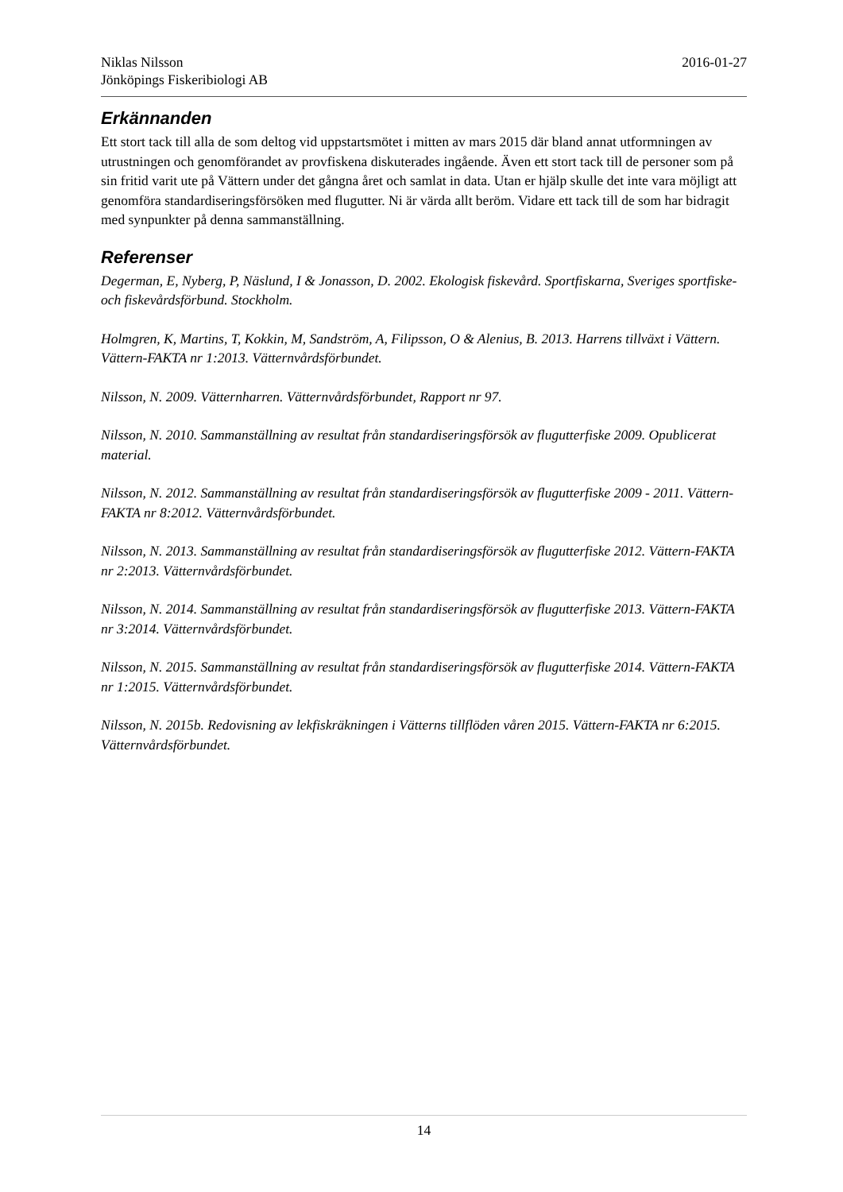Niklas Nilsson 2016-01-27
Jönköpings Fiskeribiologi AB
Erkännanden
Ett stort tack till alla de som deltog vid uppstartsmötet i mitten av mars 2015 där bland annat utformningen av utrustningen och genomförandet av provfiskena diskuterades ingående. Även ett stort tack till de personer som på sin fritid varit ute på Vättern under det gångna året och samlat in data. Utan er hjälp skulle det inte vara möjligt att genomföra standardiseringsförsöken med flugutter. Ni är värda allt beröm. Vidare ett tack till de som har bidragit med synpunkter på denna sammanställning.
Referenser
Degerman, E, Nyberg, P, Näslund, I & Jonasson, D. 2002. Ekologisk fiskevård. Sportfiskarna, Sveriges sportfiske- och fiskevårdsförbund. Stockholm.
Holmgren, K, Martins, T, Kokkin, M, Sandström, A, Filipsson, O & Alenius, B. 2013. Harrens tillväxt i Vättern. Vättern-FAKTA nr 1:2013. Vätternvårdsförbundet.
Nilsson, N. 2009. Vätternharren. Vätternvårdsförbundet, Rapport nr 97.
Nilsson, N. 2010. Sammanställning av resultat från standardiseringsförsök av flugutterfiske 2009. Opublicerat material.
Nilsson, N. 2012. Sammanställning av resultat från standardiseringsförsök av flugutterfiske 2009 - 2011. Vättern-FAKTA nr 8:2012. Vätternvårdsförbundet.
Nilsson, N. 2013. Sammanställning av resultat från standardiseringsförsök av flugutterfiske 2012. Vättern-FAKTA nr 2:2013. Vätternvårdsförbundet.
Nilsson, N. 2014. Sammanställning av resultat från standardiseringsförsök av flugutterfiske 2013. Vättern-FAKTA nr 3:2014. Vätternvårdsförbundet.
Nilsson, N. 2015. Sammanställning av resultat från standardiseringsförsök av flugutterfiske 2014. Vättern-FAKTA nr 1:2015. Vätternvårdsförbundet.
Nilsson, N. 2015b. Redovisning av lekfiskräkningen i Vätterns tillflöden våren 2015. Vättern-FAKTA nr 6:2015. Vätternvårdsförbundet.
14